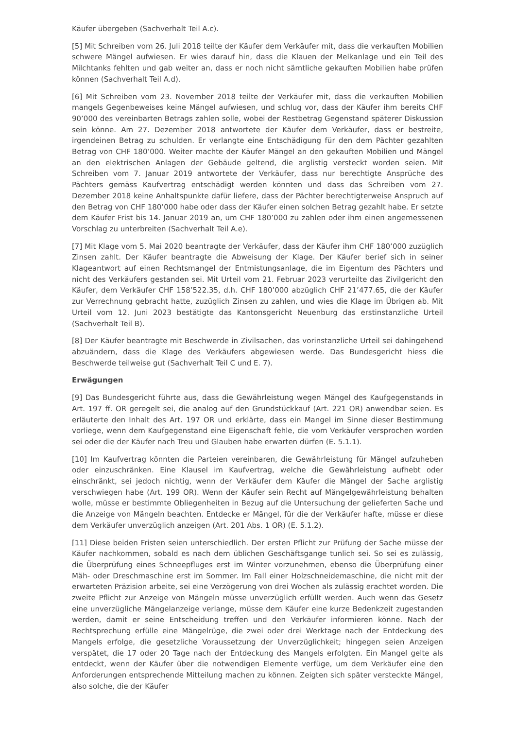Käufer übergeben (Sachverhalt Teil A.c).
[5] Mit Schreiben vom 26. Juli 2018 teilte der Käufer dem Verkäufer mit, dass die verkauften Mobilien schwere Mängel aufwiesen. Er wies darauf hin, dass die Klauen der Melkanlage und ein Teil des Milchtanks fehlten und gab weiter an, dass er noch nicht sämtliche gekauften Mobilien habe prüfen können (Sachverhalt Teil A.d).
[6] Mit Schreiben vom 23. November 2018 teilte der Verkäufer mit, dass die verkauften Mobilien mangels Gegenbeweises keine Mängel aufwiesen, und schlug vor, dass der Käufer ihm bereits CHF 90’000 des vereinbarten Betrags zahlen solle, wobei der Restbetrag Gegenstand späterer Diskussion sein könne. Am 27. Dezember 2018 antwortete der Käufer dem Verkäufer, dass er bestreite, irgendeinen Betrag zu schulden. Er verlangte eine Entschädigung für den dem Pächter gezahlten Betrag von CHF 180’000. Weiter machte der Käufer Mängel an den gekauften Mobilien und Mängel an den elektrischen Anlagen der Gebäude geltend, die arglistig versteckt worden seien. Mit Schreiben vom 7. Januar 2019 antwortete der Verkäufer, dass nur berechtigte Ansprüche des Pächters gemäss Kaufvertrag entschädigt werden könnten und dass das Schreiben vom 27. Dezember 2018 keine Anhaltspunkte dafür liefere, dass der Pächter berechtigterweise Anspruch auf den Betrag von CHF 180’000 habe oder dass der Käufer einen solchen Betrag gezahlt habe. Er setzte dem Käufer Frist bis 14. Januar 2019 an, um CHF 180’000 zu zahlen oder ihm einen angemessenen Vorschlag zu unterbreiten (Sachverhalt Teil A.e).
[7] Mit Klage vom 5. Mai 2020 beantragte der Verkäufer, dass der Käufer ihm CHF 180’000 zuzüglich Zinsen zahlt. Der Käufer beantragte die Abweisung der Klage. Der Käufer berief sich in seiner Klageantwort auf einen Rechtsmangel der Entmistungsanlage, die im Eigentum des Pächters und nicht des Verkäufers gestanden sei. Mit Urteil vom 21. Februar 2023 verurteilte das Zivilgericht den Käufer, dem Verkäufer CHF 158’522.35, d.h. CHF 180’000 abzüglich CHF 21’477.65, die der Käufer zur Verrechnung gebracht hatte, zuzüglich Zinsen zu zahlen, und wies die Klage im Übrigen ab. Mit Urteil vom 12. Juni 2023 bestätigte das Kantonsgericht Neuenburg das erstinstanzliche Urteil (Sachverhalt Teil B).
[8] Der Käufer beantragte mit Beschwerde in Zivilsachen, das vorinstanzliche Urteil sei dahingehend abzuändern, dass die Klage des Verkäufers abgewiesen werde. Das Bundesgericht hiess die Beschwerde teilweise gut (Sachverhalt Teil C und E. 7).
Erwägungen
[9] Das Bundesgericht führte aus, dass die Gewährleistung wegen Mängel des Kaufgegenstands in Art. 197 ff. OR geregelt sei, die analog auf den Grundstückkauf (Art. 221 OR) anwendbar seien. Es erläuterte den Inhalt des Art. 197 OR und erklärte, dass ein Mangel im Sinne dieser Bestimmung vorliege, wenn dem Kaufgegenstand eine Eigenschaft fehle, die vom Verkäufer versprochen worden sei oder die der Käufer nach Treu und Glauben habe erwarten dürfen (E. 5.1.1).
[10] Im Kaufvertrag könnten die Parteien vereinbaren, die Gewährleistung für Mängel aufzuheben oder einzuschränken. Eine Klausel im Kaufvertrag, welche die Gewährleistung aufhebt oder einschränkt, sei jedoch nichtig, wenn der Verkäufer dem Käufer die Mängel der Sache arglistig verschwiegen habe (Art. 199 OR). Wenn der Käufer sein Recht auf Mängelgewährleistung behalten wolle, müsse er bestimmte Obliegenheiten in Bezug auf die Untersuchung der gelieferten Sache und die Anzeige von Mängeln beachten. Entdecke er Mängel, für die der Verkäufer hafte, müsse er diese dem Verkäufer unverzüglich anzeigen (Art. 201 Abs. 1 OR) (E. 5.1.2).
[11] Diese beiden Fristen seien unterschiedlich. Der ersten Pflicht zur Prüfung der Sache müsse der Käufer nachkommen, sobald es nach dem üblichen Geschäftsgange tunlich sei. So sei es zulässig, die Überprüfung eines Schneepfluges erst im Winter vorzunehmen, ebenso die Überprüfung einer Mäh- oder Dreschmaschine erst im Sommer. Im Fall einer Holzschneidemaschine, die nicht mit der erwarteten Präzision arbeite, sei eine Verzögerung von drei Wochen als zulässig erachtet worden. Die zweite Pflicht zur Anzeige von Mängeln müsse unverzüglich erfüllt werden. Auch wenn das Gesetz eine unverzügliche Mängelanzeige verlange, müsse dem Käufer eine kurze Bedenkzeit zugestanden werden, damit er seine Entscheidung treffen und den Verkäufer informieren könne. Nach der Rechtsprechung erfülle eine Mängelrüge, die zwei oder drei Werktage nach der Entdeckung des Mangels erfolge, die gesetzliche Voraussetzung der Unverzüglichkeit; hingegen seien Anzeigen verspätet, die 17 oder 20 Tage nach der Entdeckung des Mangels erfolgten. Ein Mangel gelte als entdeckt, wenn der Käufer über die notwendigen Elemente verfüge, um dem Verkäufer eine den Anforderungen entsprechende Mitteilung machen zu können. Zeigten sich später versteckte Mängel, also solche, die der Käufer